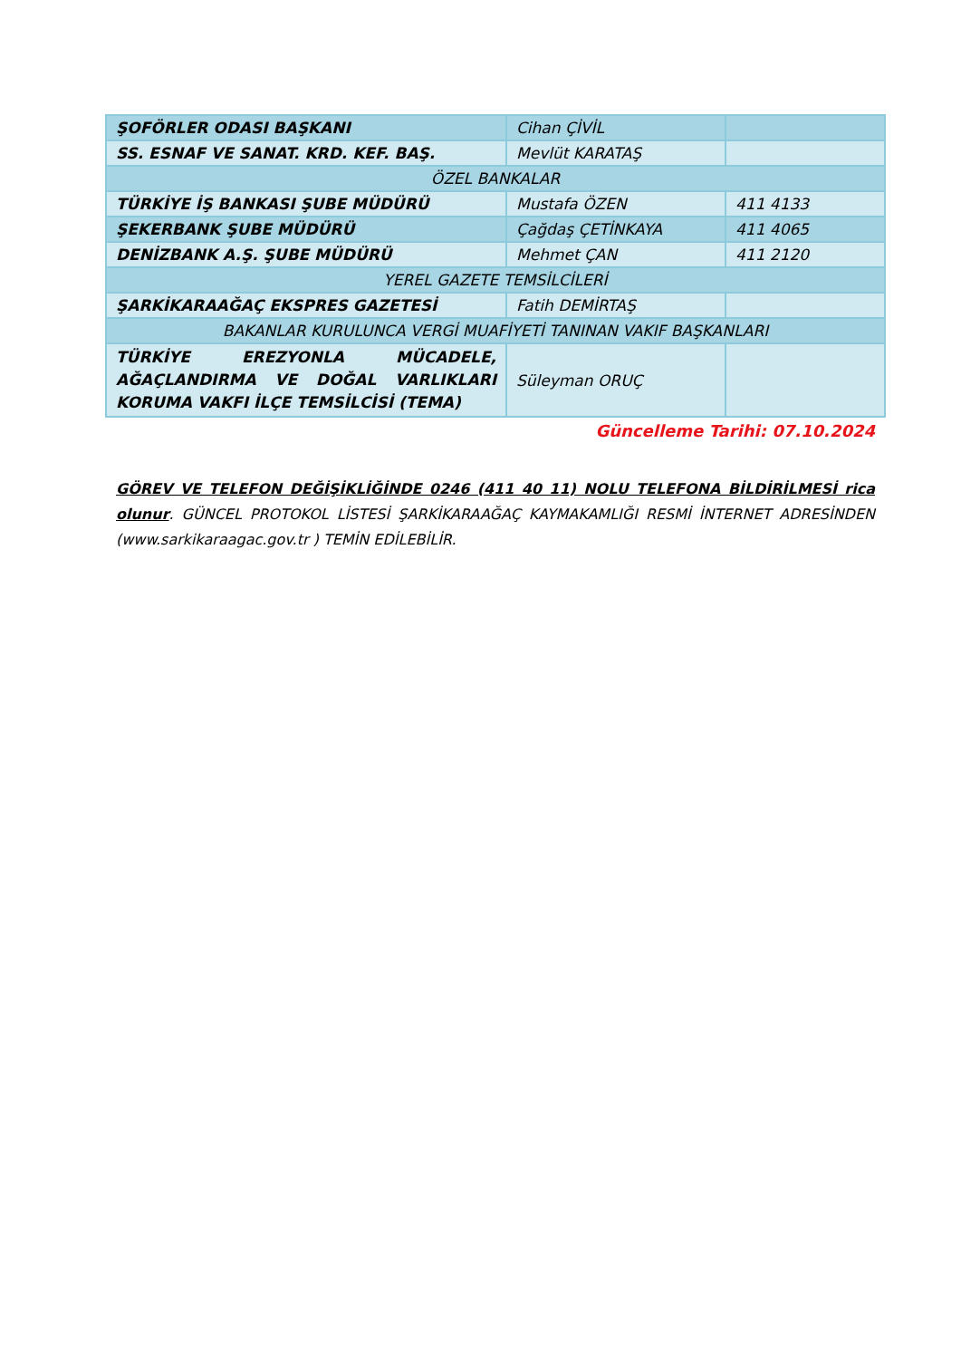| ŞOFÖRLER ODASI BAŞKANI | Cihan ÇİVİL | |
| SS. ESNAF VE SANAT. KRD. KEF. BAŞ. | Mevlüt KARATAŞ | |
| ÖZEL BANKALAR | | |
| TÜRKİYE İŞ BANKASI ŞUBE MÜDÜRÜ | Mustafa ÖZEN | 411 4133 |
| ŞEKERBANK ŞUBE MÜDÜRÜ | Çağdaş ÇETİNKAYA | 411 4065 |
| DENİZBANK A.Ş. ŞUBE MÜDÜRÜ | Mehmet ÇAN | 411 2120 |
| YEREL GAZETE TEMSİLCİLERİ | | |
| ŞARKİKARAAĞAÇ EKSPRES GAZETESİ | Fatih DEMİRTAŞ | |
| BAKANLAR KURULUNCA VERGİ MUAFİYETİ TANINAN VAKIF BAŞKANLARI | | |
| TÜRKİYE EREZYONLA MÜCADELE, AĞAÇLANDIRMA VE DOĞAL VARLIKLARI KORUMA VAKFI İLÇE TEMSİLCİSİ (TEMA) | Süleyman ORUÇ | |
Güncelleme Tarihi: 07.10.2024
GÖREV VE TELEFON DEĞİŞİKLİĞİNDE 0246 (411 40 11) NOLU TELEFONA BİLDİRİLMESİ rica olunur. GÜNCEL PROTOKOL LİSTESİ ŞARKİKARAAĞAÇ KAYMAKAMLIĞI RESMİ İNTERNET ADRESİNDEN (www.sarkikaraagac.gov.tr ) TEMİN EDİLEBİLİR.